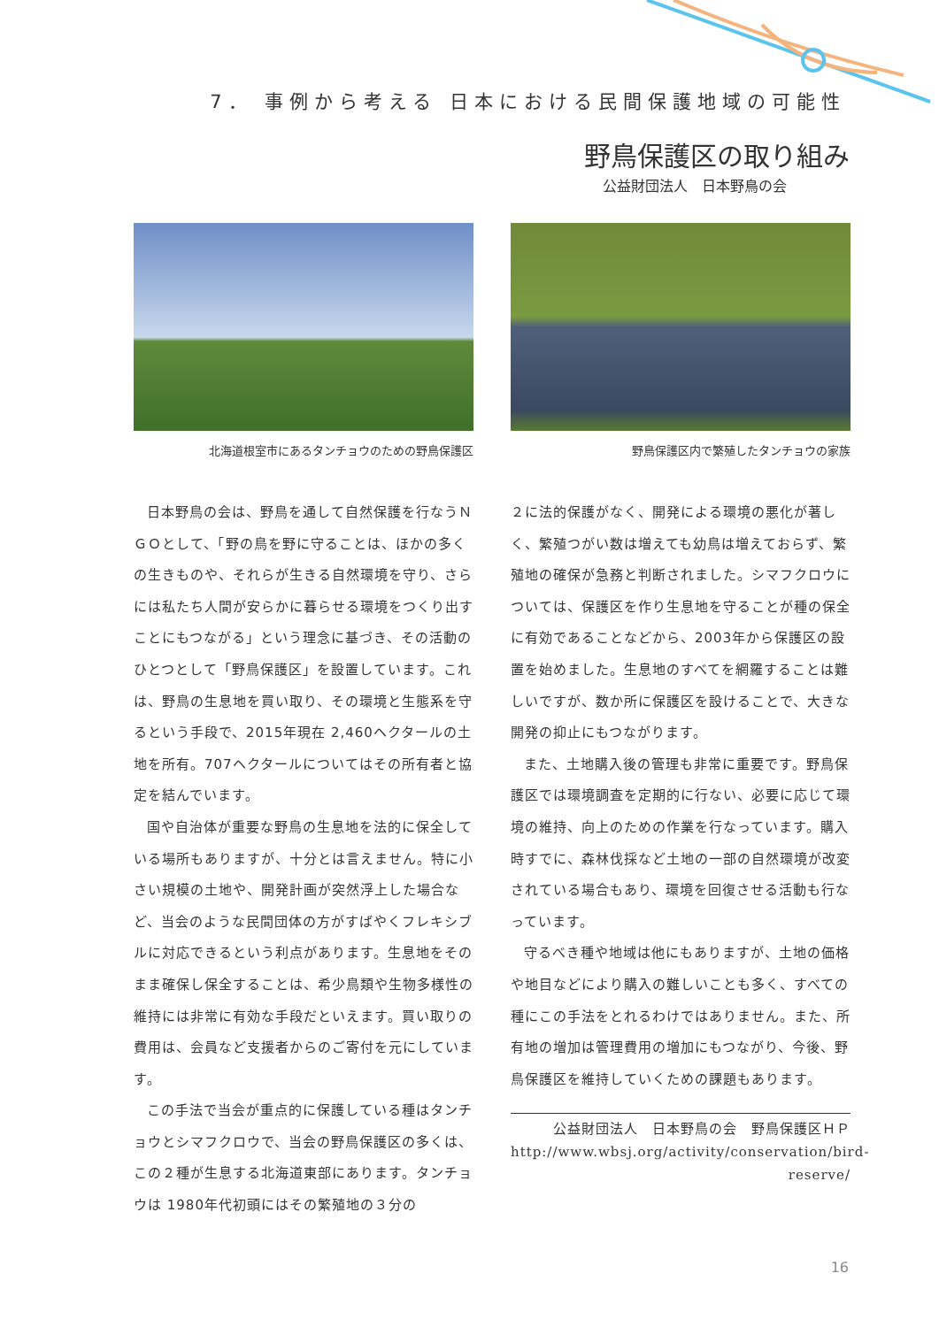7． 事例から考える 日本における民間保護地域の可能性
野鳥保護区の取り組み
公益財団法人　日本野鳥の会
北海道根室市にあるタンチョウのための野鳥保護区 野鳥保護区内で繁殖したタンチョウの家族
日本野鳥の会は、野鳥を通して自然保護を行なうＮＧＯとして、「野の鳥を野に守ることは、ほかの多くの生きものや、それらが生きる自然環境を守り、さらには私たち人間が安らかに暮らせる環境をつくり出すことにもつながる」という理念に基づき、その活動のひとつとして「野鳥保護区」を設置しています。これは、野鳥の生息地を買い取り、その環境と生態系を守るという手段で、2015年現在 2,460ヘクタールの土地を所有。707ヘクタールについてはその所有者と協定を結んでいます。
国や自治体が重要な野鳥の生息地を法的に保全している場所もありますが、十分とは言えません。特に小さい規模の土地や、開発計画が突然浮上した場合など、当会のような民間団体の方がすばやくフレキシブルに対応できるという利点があります。生息地をそのまま確保し保全することは、希少鳥類や生物多様性の維持には非常に有効な手段だといえます。買い取りの費用は、会員など支援者からのご寄付を元にしています。
この手法で当会が重点的に保護している種はタンチョウとシマフクロウで、当会の野鳥保護区の多くは、この２種が生息する北海道東部にあります。タンチョウは 1980年代初頭にはその繁殖地の３分の
２に法的保護がなく、開発による環境の悪化が著しく、繁殖つがい数は増えても幼鳥は増えておらず、繁殖地の確保が急務と判断されました。シマフクロウについては、保護区を作り生息地を守ることが種の保全に有効であることなどから、2003年から保護区の設置を始めました。生息地のすべてを網羅することは難しいですが、数か所に保護区を設けることで、大きな開発の抑止にもつながります。
また、土地購入後の管理も非常に重要です。野鳥保護区では環境調査を定期的に行ない、必要に応じて環境の維持、向上のための作業を行なっています。購入時すでに、森林伐採など土地の一部の自然環境が改変されている場合もあり、環境を回復させる活動も行なっています。
守るべき種や地域は他にもありますが、土地の価格や地目などにより購入の難しいことも多く、すべての種にこの手法をとれるわけではありません。また、所有地の増加は管理費用の増加にもつながり、今後、野鳥保護区を維持していくための課題もあります。
公益財団法人　日本野鳥の会　野鳥保護区ＨＰ
http://www.wbsj.org/activity/conservation/bird-reserve/
16